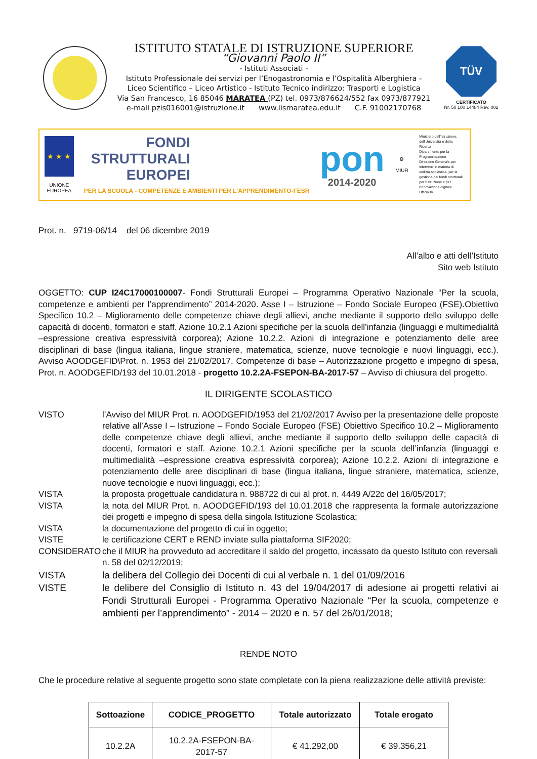ISTITUTO STATALE DI ISTRUZIONE SUPERIORE
“Giovanni Paolo II”
- Istituti Associati -
Istituto Professionale dei servizi per l’Enogastronomia e l’Ospitalità Alberghiera -
Liceo Scientifico – Liceo Artistico - Istituto Tecnico indirizzo: Trasporti e Logistica
Via San Francesco, 16 85046 MARATEA (PZ) tel. 0973/876624/552 fax 0973/877921
e-mail pzis016001@istruzione.it www.iismaratea.edu.it C.F. 91002170768
TÜV
CERTIFICATO
Nr. 50 100 14484 Rev. 002
★ ★ ★
UNIONE EUROPEA
FONDI
STRUTTURALI
EUROPEI
PER LA SCUOLA - COMPETENZE E AMBIENTI PER L’APPRENDIMENTO-FESR
pon
2014-2020
⚙
MIUR
Ministero dell'Istruzione, dell'Università e della Ricerca
Dipartimento per la Programmazione
Direzione Generale per interventi in materia di edilizia scolastica, per la gestione dei fondi strutturali per l'istruzione e per l'innovazione digitale
Ufficio IV
Prot. n. 9719-06/14 del 06 dicembre 2019
All’albo e atti dell’Istituto
Sito web Istituto
OGGETTO: CUP I24C17000100007- Fondi Strutturali Europei – Programma Operativo Nazionale “Per la scuola, competenze e ambienti per l’apprendimento” 2014-2020. Asse I – Istruzione – Fondo Sociale Europeo (FSE).Obiettivo Specifico 10.2 – Miglioramento delle competenze chiave degli allievi, anche mediante il supporto dello sviluppo delle capacità di docenti, formatori e staff. Azione 10.2.1 Azioni specifiche per la scuola dell’infanzia (linguaggi e multimedialità –espressione creativa espressività corporea); Azione 10.2.2. Azioni di integrazione e potenziamento delle aree disciplinari di base (lingua italiana, lingue straniere, matematica, scienze, nuove tecnologie e nuovi linguaggi, ecc.). Avviso AOODGEFID\Prot. n. 1953 del 21/02/2017. Competenze di base – Autorizzazione progetto e impegno di spesa, Prot. n. AOODGEFID/193 del 10.01.2018 - progetto 10.2.2A-FSEPON-BA-2017-57 – Avviso di chiusura del progetto.
IL DIRIGENTE SCOLASTICO
VISTO l’Avviso del MIUR Prot. n. AOODGEFID/1953 del 21/02/2017 Avviso per la presentazione delle proposte relative all’Asse I – Istruzione – Fondo Sociale Europeo (FSE) Obiettivo Specifico 10.2 – Miglioramento delle competenze chiave degli allievi, anche mediante il supporto dello sviluppo delle capacità di docenti, formatori e staff. Azione 10.2.1 Azioni specifiche per la scuola dell’infanzia (linguaggi e multimedialità –espressione creativa espressività corporea); Azione 10.2.2. Azioni di integrazione e potenziamento delle aree disciplinari di base (lingua italiana, lingue straniere, matematica, scienze, nuove tecnologie e nuovi linguaggi, ecc.);
VISTA la proposta progettuale candidatura n. 988722 di cui al prot. n. 4449 A/22c del 16/05/2017;
VISTA la nota del MIUR Prot. n. AOODGEFID/193 del 10.01.2018 che rappresenta la formale autorizzazione dei progetti e impegno di spesa della singola Istituzione Scolastica;
VISTA la documentazione del progetto di cui in oggetto;
VISTE le certificazione CERT e REND inviate sulla piattaforma SIF2020;
CONSIDERATO che il MIUR ha provveduto ad accreditare il saldo del progetto, incassato da questo Istituto con reversali n. 58 del 02/12/2019;
VISTA la delibera del Collegio dei Docenti di cui al verbale n. 1 del 01/09/2016
VISTE le delibere del Consiglio di Istituto n. 43 del 19/04/2017 di adesione ai progetti relativi ai Fondi Strutturali Europei - Programma Operativo Nazionale “Per la scuola, competenze e ambienti per l’apprendimento” - 2014 – 2020 e n. 57 del 26/01/2018;
RENDE NOTO
Che le procedure relative al seguente progetto sono state completate con la piena realizzazione delle attività previste:
| Sottoazione | CODICE_PROGETTO | Totale autorizzato | Totale erogato |
| --- | --- | --- | --- |
| 10.2.2A | 10.2.2A-FSEPON-BA-2017-57 | € 41.292,00 | € 39.356,21 |